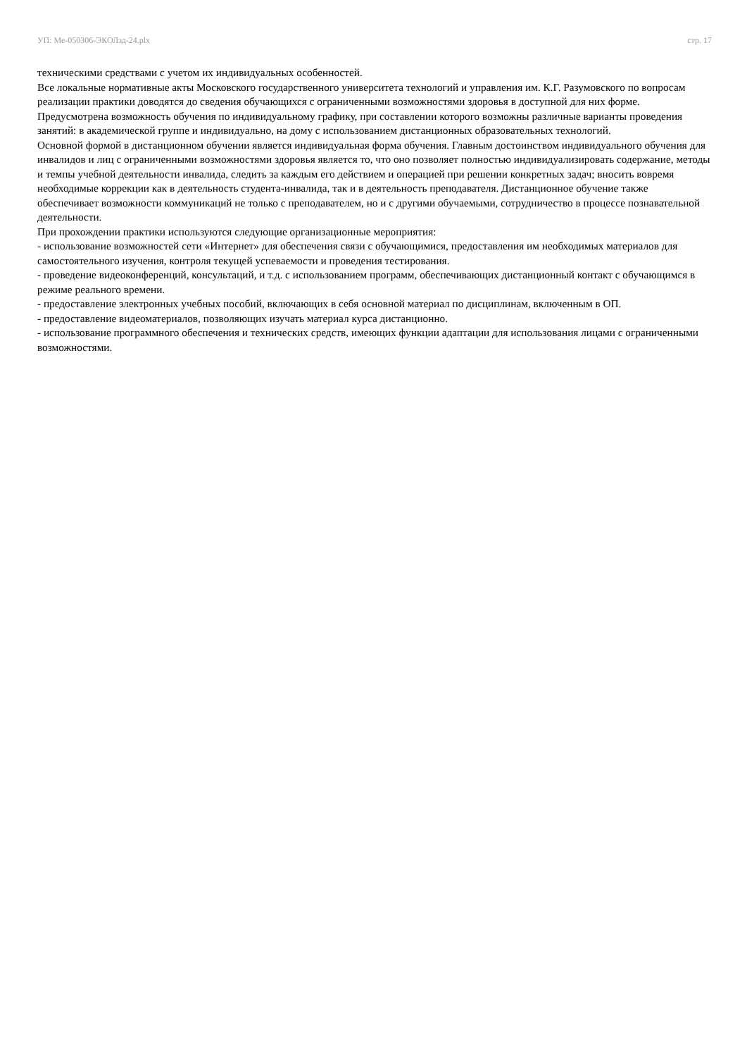УП: Ме-050306-ЭКОЛзд-24.plx стр. 17
техническими средствами с учетом их индивидуальных особенностей.
Все локальные нормативные акты Московского государственного университета технологий и управления им. К.Г. Разумовского по вопросам реализации практики доводятся до сведения обучающихся с ограниченными возможностями здоровья в доступной для них форме.
Предусмотрена возможность обучения по индивидуальному графику, при составлении которого возможны различные варианты проведения занятий: в академической группе и индивидуально, на дому с использованием дистанционных образовательных технологий.
Основной формой в дистанционном обучении является индивидуальная форма обучения. Главным достоинством индивидуального обучения для инвалидов и лиц с ограниченными возможностями здоровья является то, что оно позволяет полностью индивидуализировать содержание, методы и темпы учебной деятельности инвалида, следить за каждым его действием и операцией при решении конкретных задач; вносить вовремя необходимые коррекции как в деятельность студента-инвалида, так и в деятельность преподавателя. Дистанционное обучение также обеспечивает возможности коммуникаций не только с преподавателем, но и с другими обучаемыми, сотрудничество в процессе познавательной деятельности.
При прохождении практики используются следующие организационные мероприятия:
- использование возможностей сети «Интернет» для обеспечения связи с обучающимися, предоставления им необходимых материалов для самостоятельного изучения, контроля текущей успеваемости и проведения тестирования.
- проведение видеоконференций, консультаций, и т.д. с использованием программ, обеспечивающих дистанционный контакт с обучающимся в режиме реального времени.
- предоставление электронных учебных пособий, включающих в себя основной материал по дисциплинам, включенным в ОП.
- предоставление видеоматериалов, позволяющих изучать материал курса дистанционно.
- использование программного обеспечения и технических средств, имеющих функции адаптации для использования лицами с ограниченными возможностями.